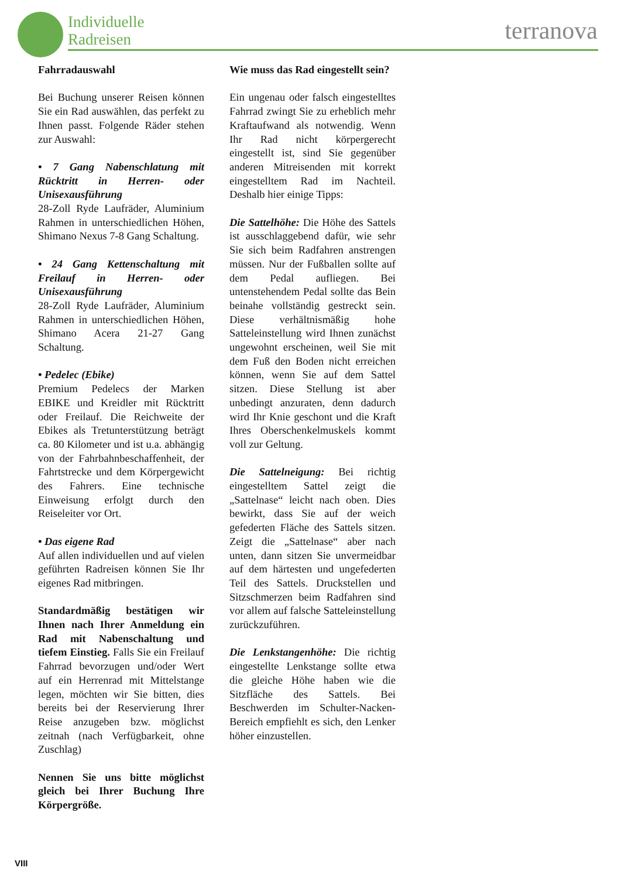Individuelle
Radreisen
terranova
Fahrradauswahl
Bei Buchung unserer Reisen können Sie ein Rad auswählen, das perfekt zu Ihnen passt. Folgende Räder stehen zur Auswahl:
• 7 Gang Nabenschlatung mit Rücktritt in Herren- oder Unisexausführung
28-Zoll Ryde Laufräder, Aluminium Rahmen in unterschiedlichen Höhen, Shimano Nexus 7-8 Gang Schaltung.
• 24 Gang Kettenschaltung mit Freilauf in Herren- oder Unisexausführung
28-Zoll Ryde Laufräder, Aluminium Rahmen in unterschiedlichen Höhen, Shimano Acera 21-27 Gang Schaltung.
• Pedelec (Ebike)
Premium Pedelecs der Marken EBIKE und Kreidler mit Rücktritt oder Freilauf. Die Reichweite der Ebikes als Tretunterstützung beträgt ca. 80 Kilometer und ist u.a. abhängig von der Fahrbahnbeschaffenheit, der Fahrtstrecke und dem Körpergewicht des Fahrers. Eine technische Einweisung erfolgt durch den Reiseleiter vor Ort.
• Das eigene Rad
Auf allen individuellen und auf vielen geführten Radreisen können Sie Ihr eigenes Rad mitbringen.
Standardmäßig bestätigen wir Ihnen nach Ihrer Anmeldung ein Rad mit Nabenschaltung und tiefem Einstieg. Falls Sie ein Freilauf Fahrrad bevorzugen und/oder Wert auf ein Herrenrad mit Mittelstange legen, möchten wir Sie bitten, dies bereits bei der Reservierung Ihrer Reise anzugeben bzw. möglichst zeitnah (nach Verfügbarkeit, ohne Zuschlag)
Nennen Sie uns bitte möglichst gleich bei Ihrer Buchung Ihre Körpergröße.
Wie muss das Rad eingestellt sein?
Ein ungenau oder falsch eingestelltes Fahrrad zwingt Sie zu erheblich mehr Kraftaufwand als notwendig. Wenn Ihr Rad nicht körpergerecht eingestellt ist, sind Sie gegenüber anderen Mitreisenden mit korrekt eingestelltem Rad im Nachteil. Deshalb hier einige Tipps:
Die Sattelhöhe: Die Höhe des Sattels ist ausschlaggebend dafür, wie sehr Sie sich beim Radfahren anstrengen müssen. Nur der Fußballen sollte auf dem Pedal aufliegen. Bei untenstehendem Pedal sollte das Bein beinahe vollständig gestreckt sein. Diese verhältnismäßig hohe Satteleinstellung wird Ihnen zunächst ungewohnt erscheinen, weil Sie mit dem Fuß den Boden nicht erreichen können, wenn Sie auf dem Sattel sitzen. Diese Stellung ist aber unbedingt anzuraten, denn dadurch wird Ihr Knie geschont und die Kraft Ihres Oberschenkelmuskels kommt voll zur Geltung.
Die Sattelneigung: Bei richtig eingestelltem Sattel zeigt die „Sattelnase“ leicht nach oben. Dies bewirkt, dass Sie auf der weich gefederten Fläche des Sattels sitzen. Zeigt die „Sattelnase“ aber nach unten, dann sitzen Sie unvermeidbar auf dem härtesten und ungefederten Teil des Sattels. Druckstellen und Sitzschmerzen beim Radfahren sind vor allem auf falsche Satteleinstellung zurückzuführen.
Die Lenkstangenhöhe: Die richtig eingestellte Lenkstange sollte etwa die gleiche Höhe haben wie die Sitzfläche des Sattels. Bei Beschwerden im Schulter-Nacken-Bereich empfiehlt es sich, den Lenker höher einzustellen.
VIII